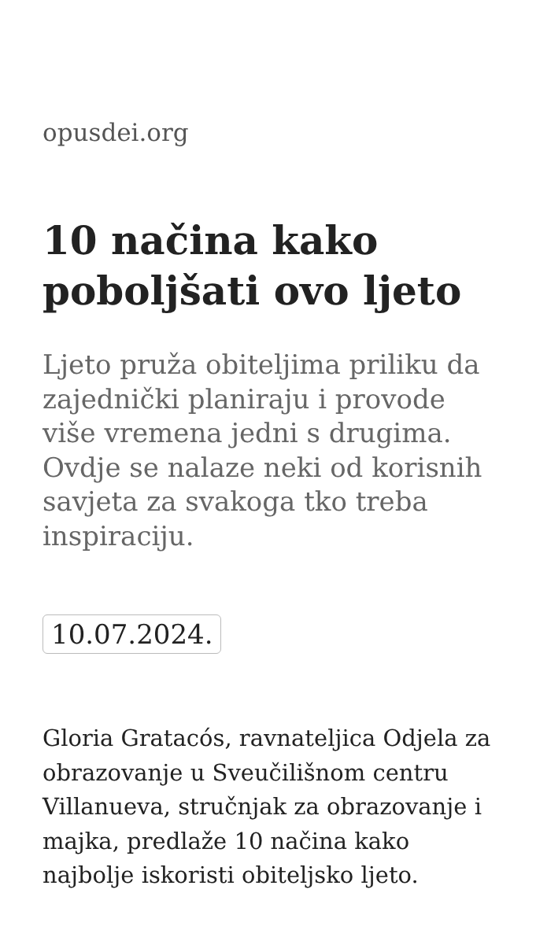opusdei.org
10 načina kako poboljšati ovo ljeto
Ljeto pruža obiteljima priliku da zajednički planiraju i provode više vremena jedni s drugima. Ovdje se nalaze neki od korisnih savjeta za svakoga tko treba inspiraciju.
10.07.2024.
Gloria Gratacós, ravnateljica Odjela za obrazovanje u Sveučilišnom centru Villanueva, stručnjak za obrazovanje i majka, predlaže 10 načina kako najbolje iskoristi obiteljsko ljeto.